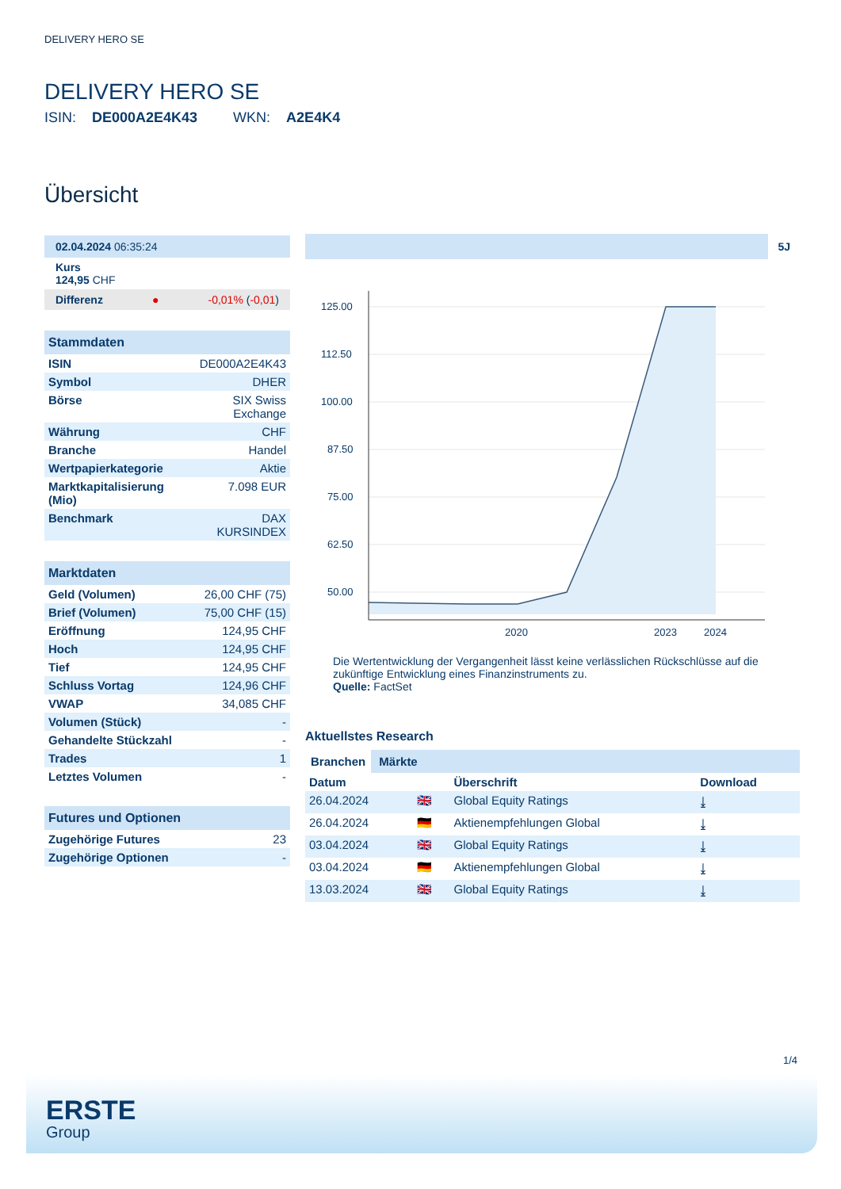DELIVERY HERO SE
DELIVERY HERO SE
ISIN: DE000A2E4K43 WKN: A2E4K4
Übersicht
02.04.2024 06:35:24
Kurs
124,95 CHF
Differenz ● -0,01% (-0,01)
Stammdaten
| ISIN | DE000A2E4K43 |
| Symbol | DHER |
| Börse | SIX Swiss Exchange |
| Währung | CHF |
| Branche | Handel |
| Wertpapierkategorie | Aktie |
| Marktkapitalisierung (Mio) | 7.098 EUR |
| Benchmark | DAX KURSINDEX |
Marktdaten
| Geld (Volumen) | 26,00 CHF (75) |
| Brief (Volumen) | 75,00 CHF (15) |
| Eröffnung | 124,95 CHF |
| Hoch | 124,95 CHF |
| Tief | 124,95 CHF |
| Schluss Vortag | 124,96 CHF |
| VWAP | 34,085 CHF |
| Volumen (Stück) | - |
| Gehandelte Stückzahl | - |
| Trades | 1 |
| Letztes Volumen | - |
Futures und Optionen
| Zugehörige Futures | 23 |
| Zugehörige Optionen | - |
5J
125.00
112.50
100.00
87.50
75.00
62.50
50.00
2020
2023
2024
Die Wertentwicklung der Vergangenheit lässt keine verlässlichen Rückschlüsse auf die zukünftige Entwicklung eines Finanzinstruments zu.
Quelle: FactSet
Aktuellstes Research
Branchen Märkte
| Datum | | Überschrift | Download |
| --- | --- | --- | --- |
| 26.04.2024 | 🇬🇧 | Global Equity Ratings | ⤓ |
| 26.04.2024 | 🇩🇪 | Aktienempfehlungen Global | ⤓ |
| 03.04.2024 | 🇬🇧 | Global Equity Ratings | ⤓ |
| 03.04.2024 | 🇩🇪 | Aktienempfehlungen Global | ⤓ |
| 13.03.2024 | 🇬🇧 | Global Equity Ratings | ⤓ |
1/4
ERSTE
Group